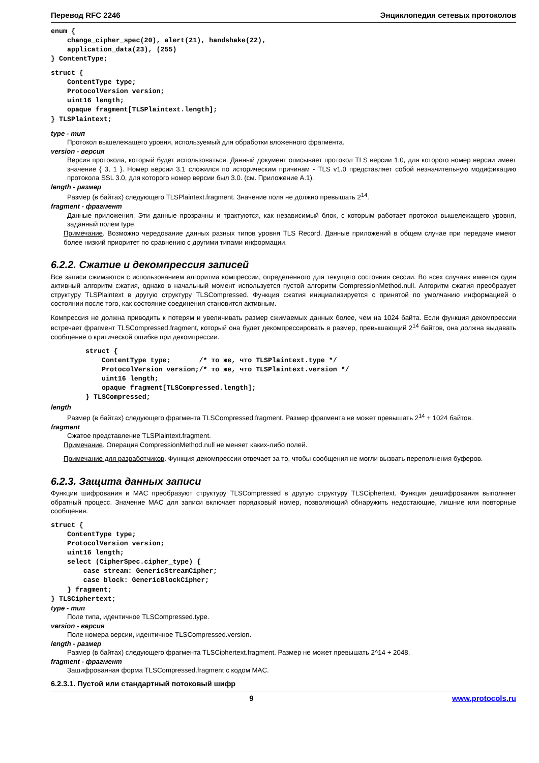Перевод RFC 2246 Энциклопедия сетевых протоколов
enum {
    change_cipher_spec(20), alert(21), handshake(22),
    application_data(23), (255)
} ContentType;
struct {
    ContentType type;
    ProtocolVersion version;
    uint16 length;
    opaque fragment[TLSPlaintext.length];
} TLSPlaintext;
type - тип
Протокол вышележащего уровня, используемый для обработки вложенного фрагмента.
version - версия
Версия протокола, который будет использоваться. Данный документ описывает протокол TLS версии 1.0, для которого номер версии имеет значение { 3, 1 }. Номер версии 3.1 сложился по историческим причинам - TLS v1.0 представляет собой незначительную модификацию протокола SSL 3.0, для которого номер версии был 3.0. (см. Приложение A.1).
length - размер
Размер (в байтах) следующего TLSPlaintext.fragment. Значение поля не должно превышать 2<sup>14</sup>.
fragment - фрагмент
Данные приложения. Эти данные прозрачны и трактуются, как независимый блок, с которым работает протокол вышележащего уровня, заданный полем type.
Примечание. Возможно чередование данных разных типов уровня TLS Record. Данные приложений в общем случае при передаче имеют более низкий приоритет по сравнению с другими типами информации.
6.2.2. Сжатие и декомпрессия записей
Все записи сжимаются с использованием алгоритма компрессии, определенного для текущего состояния сессии. Во всех случаях имеется один активный алгоритм сжатия, однако в начальный момент используется пустой алгоритм CompressionMethod.null. Алгоритм сжатия преобразует структуру TLSPlaintext в другую структуру TLSCompressed. Функция сжатия инициализируется с принятой по умолчанию информацией о состоянии после того, как состояние соединения становится активным.
Компрессия не должна приводить к потерям и увеличивать размер сжимаемых данных более, чем на 1024 байта. Если функция декомпрессии встречает фрагмент TLSCompressed.fragment, который она будет декомпрессировать в размер, превышающий 2<sup>14</sup> байтов, она должна выдавать сообщение о критической ошибке при декомпрессии.
struct {
    ContentType type;       /* то же, что TLSPlaintext.type */
    ProtocolVersion version;/* то же, что TLSPlaintext.version */
    uint16 length;
    opaque fragment[TLSCompressed.length];
} TLSCompressed;
length
Размер (в байтах) следующего фрагмента TLSCompressed.fragment. Размер фрагмента не может превышать 2<sup>14</sup> + 1024 байтов.
fragment
Сжатое представление TLSPlaintext.fragment.
Примечание. Операция CompressionMethod.null не меняет каких-либо полей.
Примечание для разработчиков. Функция декомпрессии отвечает за то, чтобы сообщения не могли вызвать переполнения буферов.
6.2.3. Защита данных записи
Функции шифрования и MAC преобразуют структуру TLSCompressed в другую структуру TLSCiphertext. Функция дешифрования выполняет обратный процесс. Значение MAC для записи включает порядковый номер, позволяющий обнаружить недостающие, лишние или повторные сообщения.
struct {
    ContentType type;
    ProtocolVersion version;
    uint16 length;
    select (CipherSpec.cipher_type) {
        case stream: GenericStreamCipher;
        case block: GenericBlockCipher;
    } fragment;
} TLSCiphertext;
type - тип
Поле типа, идентичное TLSCompressed.type.
version - версия
Поле номера версии, идентичное TLSCompressed.version.
length - размер
Размер (в байтах) следующего фрагмента TLSCiphertext.fragment. Размер не может превышать 2^14 + 2048.
fragment - фрагмент
Зашифрованная форма TLSCompressed.fragment с кодом MAC.
6.2.3.1. Пустой или стандартный потоковый шифр
9 www.protocols.ru